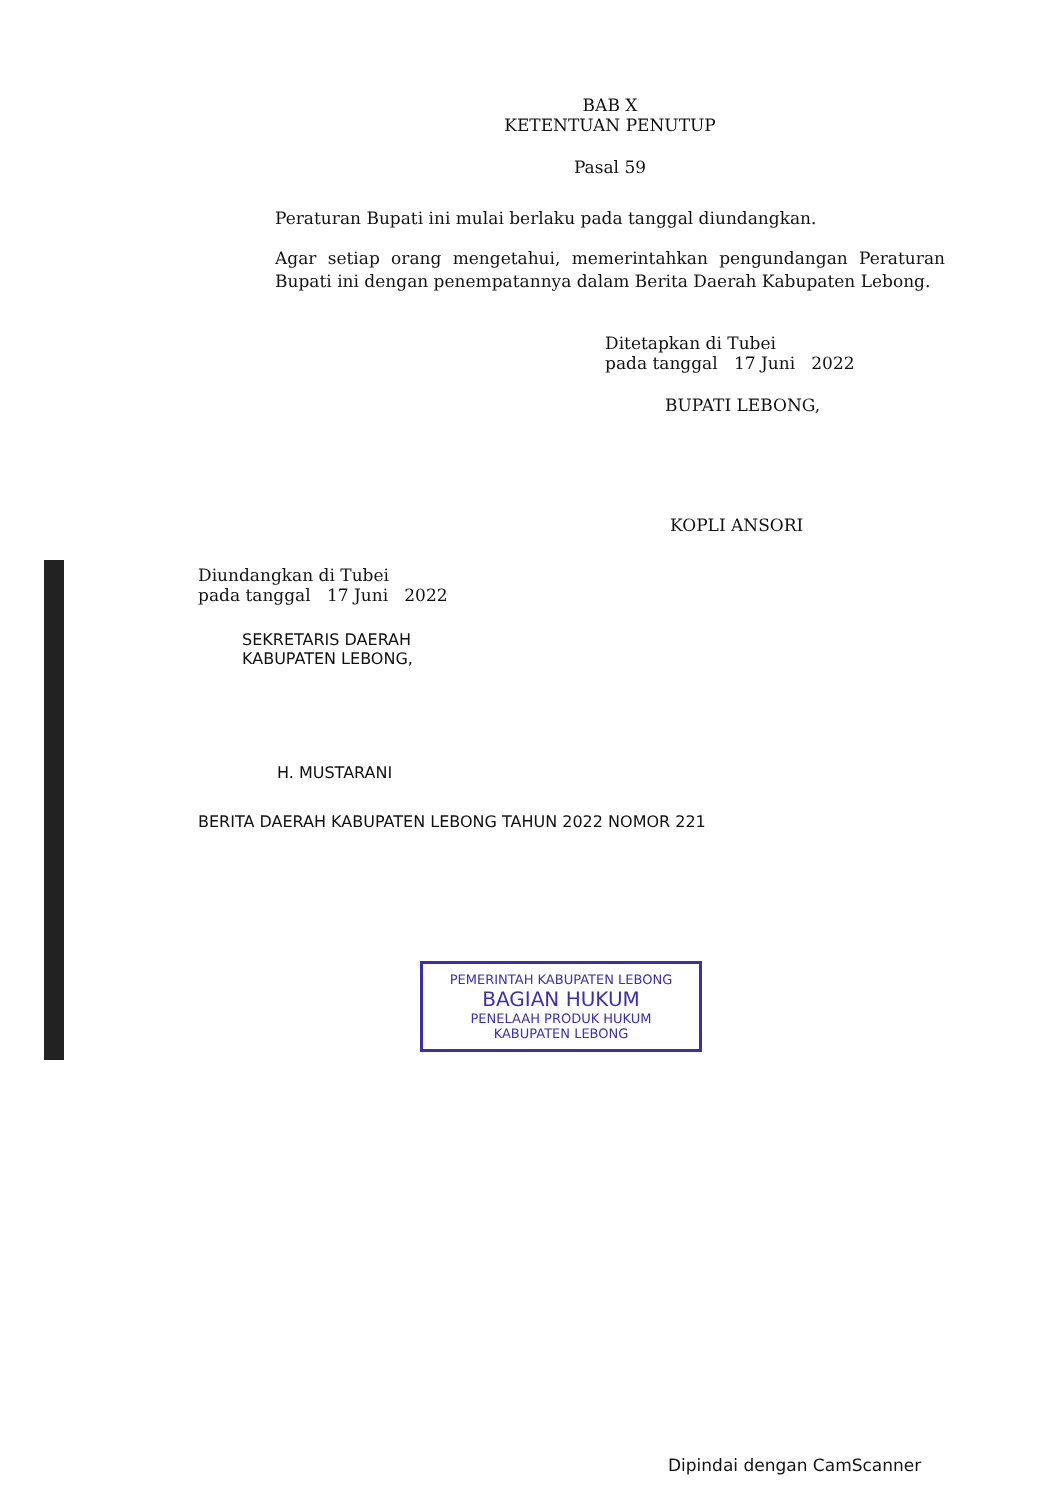BAB X
KETENTUAN PENUTUP
Pasal 59
Peraturan Bupati ini mulai berlaku pada tanggal diundangkan.
Agar setiap orang mengetahui, memerintahkan pengundangan Peraturan Bupati ini dengan penempatannya dalam Berita Daerah Kabupaten Lebong.
Ditetapkan di Tubei
pada tanggal 17 Juni 2022
BUPATI LEBONG,
KOPLI ANSORI
Diundangkan di Tubei
pada tanggal 17 Juni 2022
SEKRETARIS DAERAH
KABUPATEN LEBONG,
H. MUSTARANI
BERITA DAERAH KABUPATEN LEBONG TAHUN 2022 NOMOR 221
PEMERINTAH KABUPATEN LEBONG
BAGIAN HUKUM
PENELAAH PRODUK HUKUM
KABUPATEN LEBONG
Dipindai dengan CamScanner